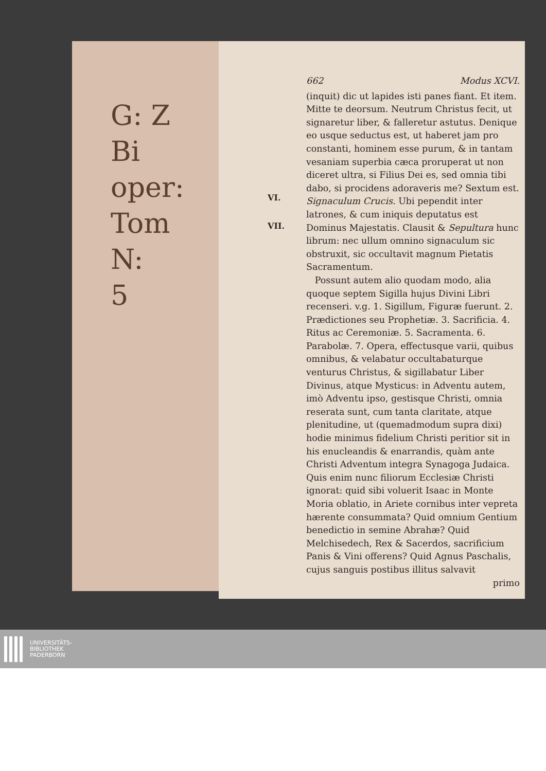G: Z
Bi
oper:
Tom
N:
5
VI.
VII.
662 Modus XCVI.
(inquit) dic ut lapides isti panes fiant. Et item. Mitte te deorsum. Neutrum Christus fecit, ut signaretur liber, & falleretur astutus. Denique eo usque seductus est, ut haberet jam pro constanti, hominem esse purum, & in tantam vesaniam superbia cæca proruperat ut non diceret ultra, si Filius Dei es, sed omnia tibi dabo, si procidens adoraveris me? Sextum est. Signaculum Crucis. Ubi pependit inter latrones, & cum iniquis deputatus est Dominus Majestatis. Clausit & Sepultura hunc librum: nec ullum omnino signaculum sic obstruxit, sic occultavit magnum Pietatis Sacramentum.
Possunt autem alio quodam modo, alia quoque septem Sigilla hujus Divini Libri recenseri. v.g. 1. Sigillum, Figuræ fuerunt. 2. Prædictiones seu Prophetiæ. 3. Sacrificia. 4. Ritus ac Ceremoniæ. 5. Sacramenta. 6. Parabolæ. 7. Opera, effectusque varii, quibus omnibus, & velabatur occultabaturque venturus Christus, & sigillabatur Liber Divinus, atque Mysticus: in Adventu autem, imò Adventu ipso, gestisque Christi, omnia reserata sunt, cum tanta claritate, atque plenitudine, ut (quemadmodum supra dixi) hodie minimus fidelium Christi peritior sit in his enucleandis & enarrandis, quàm ante Christi Adventum integra Synagoga Judaica. Quis enim nunc filiorum Ecclesiæ Christi ignorat: quid sibi voluerit Isaac in Monte Moria oblatio, in Ariete cornibus inter vepreta hærente consummata? Quid omnium Gentium benedictio in semine Abrahæ? Quid Melchisedech, Rex & Sacerdos, sacrificium Panis & Vini offerens? Quid Agnus Paschalis, cujus sanguis postibus illitus salvavit
primo
UNIVERSITÄTS-
BIBLIOTHEK
PADERBORN